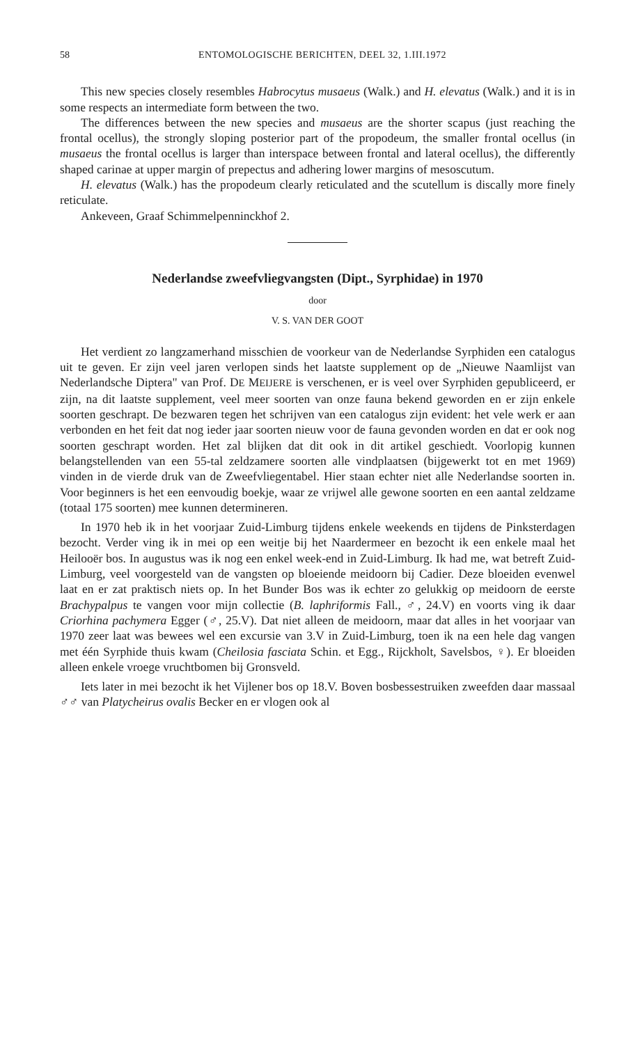58 ENTOMOLOGISCHE BERICHTEN, DEEL 32, 1.III.1972
This new species closely resembles Habrocytus musaeus (Walk.) and H. elevatus (Walk.) and it is in some respects an intermediate form between the two.
The differences between the new species and musaeus are the shorter scapus (just reaching the frontal ocellus), the strongly sloping posterior part of the propodeum, the smaller frontal ocellus (in musaeus the frontal ocellus is larger than interspace between frontal and lateral ocellus), the differently shaped carinae at upper margin of prepectus and adhering lower margins of mesoscutum.
H. elevatus (Walk.) has the propodeum clearly reticulated and the scutellum is discally more finely reticulate.
Ankeveen, Graaf Schimmelpenninckhof 2.
Nederlandse zweefvliegvangsten (Dipt., Syrphidae) in 1970
door
V. S. VAN DER GOOT
Het verdient zo langzamerhand misschien de voorkeur van de Nederlandse Syrphiden een catalogus uit te geven. Er zijn veel jaren verlopen sinds het laatste supplement op de „Nieuwe Naamlijst van Nederlandsche Diptera" van Prof. DE MEIJERE is verschenen, er is veel over Syrphiden gepubliceerd, er zijn, na dit laatste supplement, veel meer soorten van onze fauna bekend geworden en er zijn enkele soorten geschrapt. De bezwaren tegen het schrijven van een catalogus zijn evident: het vele werk er aan verbonden en het feit dat nog ieder jaar soorten nieuw voor de fauna gevonden worden en dat er ook nog soorten geschrapt worden. Het zal blijken dat dit ook in dit artikel geschiedt. Voorlopig kunnen belangstellenden van een 55-tal zeldzamere soorten alle vindplaatsen (bijgewerkt tot en met 1969) vinden in de vierde druk van de Zweefvliegentabel. Hier staan echter niet alle Nederlandse soorten in. Voor beginners is het een eenvoudig boekje, waar ze vrijwel alle gewone soorten en een aantal zeldzame (totaal 175 soorten) mee kunnen determineren.
In 1970 heb ik in het voorjaar Zuid-Limburg tijdens enkele weekends en tijdens de Pinksterdagen bezocht. Verder ving ik in mei op een weitje bij het Naardermeer en bezocht ik een enkele maal het Heilooër bos. In augustus was ik nog een enkel week-end in Zuid-Limburg. Ik had me, wat betreft Zuid-Limburg, veel voorgesteld van de vangsten op bloeiende meidoorn bij Cadier. Deze bloeiden evenwel laat en er zat praktisch niets op. In het Bunder Bos was ik echter zo gelukkig op meidoorn de eerste Brachypalpus te vangen voor mijn collectie (B. laphriformis Fall., ♂, 24.V) en voorts ving ik daar Criorhina pachymera Egger (♂, 25.V). Dat niet alleen de meidoorn, maar dat alles in het voorjaar van 1970 zeer laat was bewees wel een excursie van 3.V in Zuid-Limburg, toen ik na een hele dag vangen met één Syrphide thuis kwam (Cheilosia fasciata Schin. et Egg., Rijckholt, Savelsbos, ♀). Er bloeiden alleen enkele vroege vruchtbomen bij Gronsveld.
Iets later in mei bezocht ik het Vijlener bos op 18.V. Boven bosbessestruiken zweefden daar massaal ♂♂ van Platycheirus ovalis Becker en er vlogen ook al